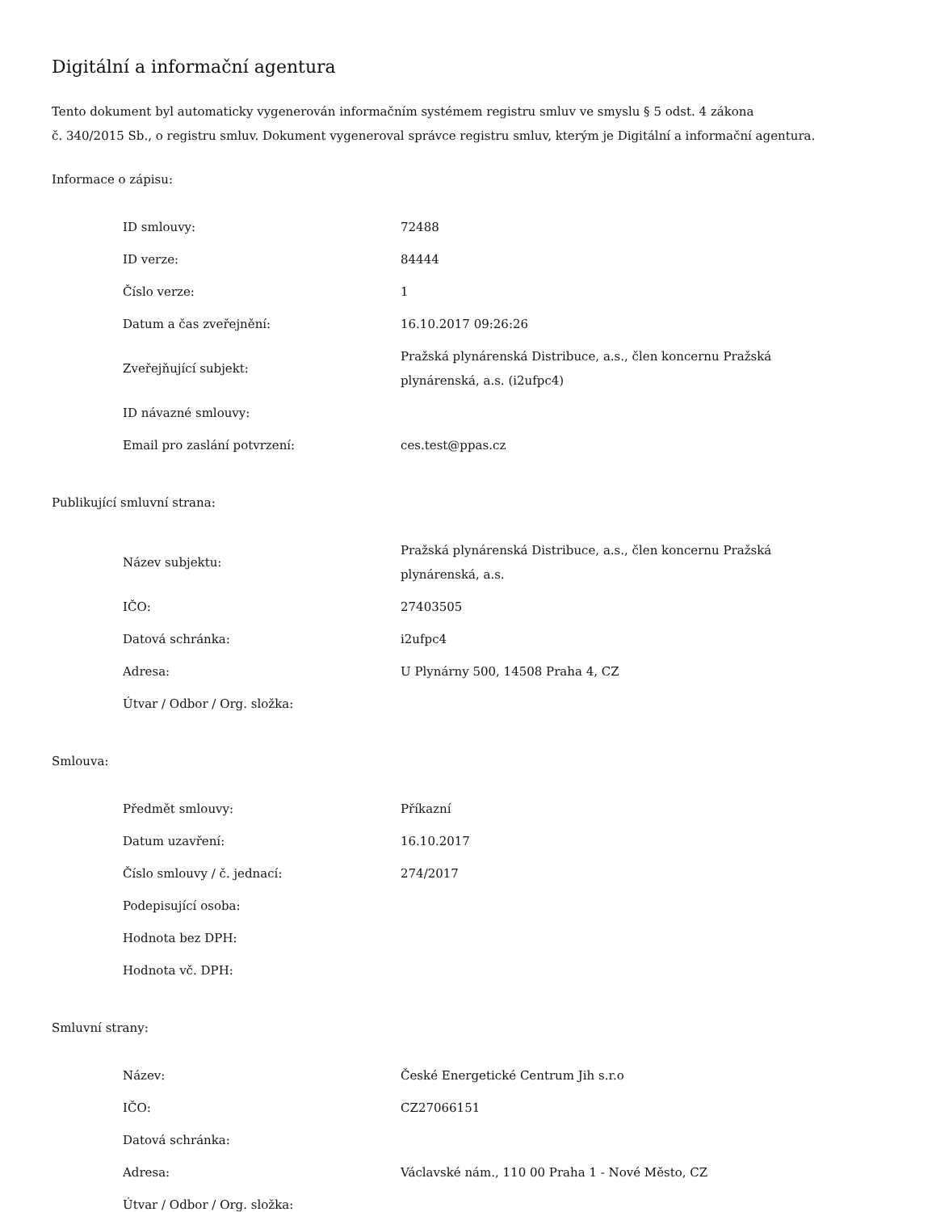Digitální a informační agentura
Tento dokument byl automaticky vygenerován informačním systémem registru smluv ve smyslu § 5 odst. 4 zákona
č. 340/2015 Sb., o registru smluv. Dokument vygeneroval správce registru smluv, kterým je Digitální a informační agentura.
Informace o zápisu:
| ID smlouvy: | 72488 |
| ID verze: | 84444 |
| Číslo verze: | 1 |
| Datum a čas zveřejnění: | 16.10.2017 09:26:26 |
| Zveřejňující subjekt: | Pražská plynárenská Distribuce, a.s., člen koncernu Pražská plynárenská, a.s. (i2ufpc4) |
| ID návazné smlouvy: | |
| Email pro zaslání potvrzení: | ces.test@ppas.cz |
Publikující smluvní strana:
| Název subjektu: | Pražská plynárenská Distribuce, a.s., člen koncernu Pražská plynárenská, a.s. |
| IČO: | 27403505 |
| Datová schránka: | i2ufpc4 |
| Adresa: | U Plynárny 500, 14508 Praha 4, CZ |
| Útvar / Odbor / Org. složka: | |
Smlouva:
| Předmět smlouvy: | Příkazní |
| Datum uzavření: | 16.10.2017 |
| Číslo smlouvy / č. jednací: | 274/2017 |
| Podepisující osoba: | |
| Hodnota bez DPH: | |
| Hodnota vč. DPH: | |
Smluvní strany:
| Název: | České Energetické Centrum Jih s.r.o |
| IČO: | CZ27066151 |
| Datová schránka: | |
| Adresa: | Václavské nám., 110 00 Praha 1 - Nové Město, CZ |
| Útvar / Odbor / Org. složka: | |